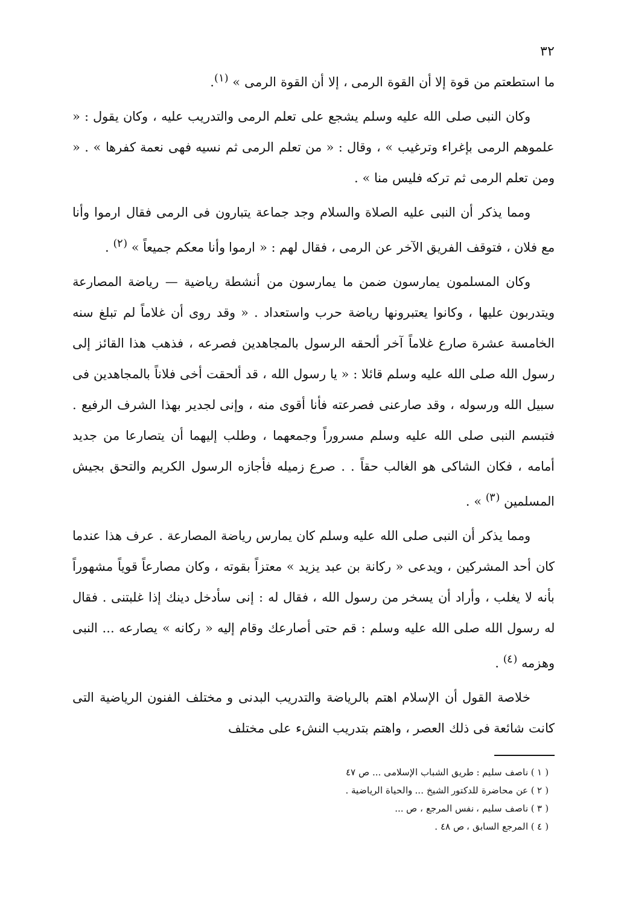٣٢
ما استطعتم من قوة إلا أن القوة الرمى ، إلا أن القوة الرمى » <sup>(١)</sup>.
وكان النبى صلى الله عليه وسلم يشجع على تعلم الرمى والتدريب عليه ، وكان يقول : « علموهم الرمى بإغراء وترغيب » ، وقال : « من تعلم الرمى ثم نسيه فهى نعمة كفرها » . « ومن تعلم الرمى ثم تركه فليس منا » .
ومما يذكر أن النبى عليه الصلاة والسلام وجد جماعة يتبارون فى الرمى فقال ارموا وأنا مع فلان ، فتوقف الفريق الآخر عن الرمى ، فقال لهم : « ارموا وأنا معكم جميعاً » <sup>(٢)</sup> .
وكان المسلمون يمارسون ضمن ما يمارسون من أنشطة رياضية — رياضة المصارعة ويتدربون عليها ، وكانوا يعتبرونها رياضة حرب واستعداد . « وقد روى أن غلاماً لم تبلغ سنه الخامسة عشرة صارع غلاماً آخر ألحقه الرسول بالمجاهدين فصرعه ، فذهب هذا القائز إلى رسول الله صلى الله عليه وسلم قائلا : « يا رسول الله ، قد ألحقت أخى فلاناً بالمجاهدين فى سبيل الله ورسوله ، وقد صارعنى فصرعته فأنا أقوى منه ، وإنى لجدير بهذا الشرف الرفيع . فتبسم النبى صلى الله عليه وسلم مسروراً وجمعهما ، وطلب إليهما أن يتصارعا من جديد أمامه ، فكان الشاكى هو الغالب حقاً . . صرع زميله فأجازه الرسول الكريم والتحق بجيش المسلمين <sup>(٣)</sup> » .
ومما يذكر أن النبى صلى الله عليه وسلم كان يمارس رياضة المصارعة . عرف هذا عندما كان أحد المشركين ، ويدعى « ركانة بن عبد يزيد » معتزاً بقوته ، وكان مصارعاً قوياً مشهوراً بأنه لا يغلب ، وأراد أن يسخر من رسول الله ، فقال له : إنى سأدخل دينك إذا غلبتنى . فقال له رسول الله صلى الله عليه وسلم : قم حتى أصارعك وقام إليه « ركانه » يصارعه ... النبى وهزمه <sup>(٤)</sup> .
خلاصة القول أن الإسلام اهتم بالرياضة والتدريب البدنى و مختلف الفنون الرياضية التى كانت شائعة فى ذلك العصر ، واهتم بتدريب النشء على مختلف
( ١ ) ناصف سليم : طريق الشباب الإسلامى ... ص ٤٧
( ٢ ) عن محاضرة للدكتور الشيخ ... والحياة الرياضية .
( ٣ ) ناصف سليم ، نفس المرجع ، ص ...
( ٤ ) المرجع السابق ، ص ٤٨ .